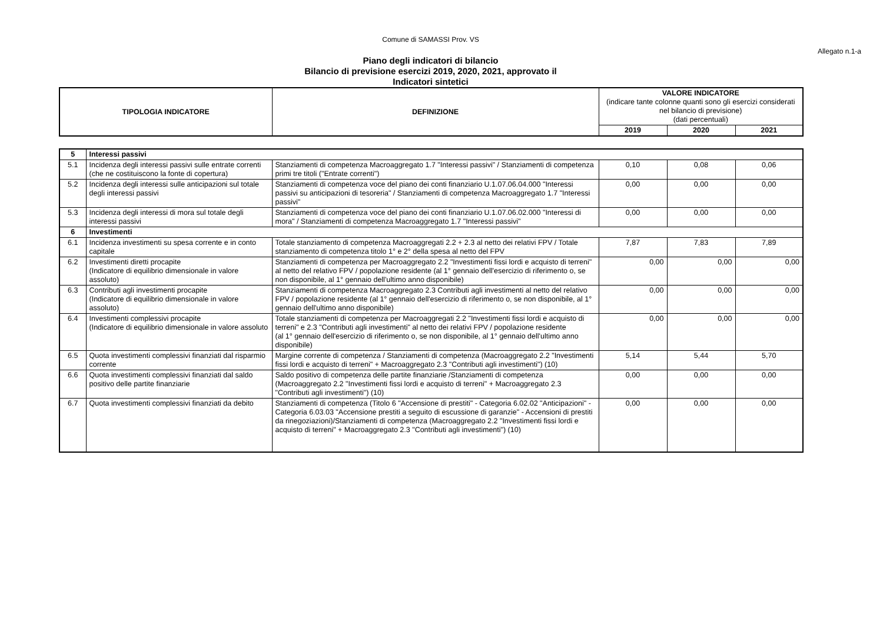Comune di SAMASSI Prov. VS
Allegato n.1-a
Piano degli indicatori di bilancio
Bilancio di previsione esercizi 2019, 2020, 2021, approvato il
Indicatori sintetici
| TIPOLOGIA INDICATORE | DEFINIZIONE | VALORE INDICATORE (indicare tante colonne quanti sono gli esercizi considerati nel bilancio di previsione) (dati percentuali) | | |
| --- | --- | --- | --- | --- |
| | | 2019 | 2020 | 2021 |
| 5 | Interessi passivi | | | | |
| 5.1 | Incidenza degli interessi passivi sulle entrate correnti (che ne costituiscono la fonte di copertura) | Stanziamenti di competenza Macroaggregato 1.7 "Interessi passivi" / Stanziamenti di competenza primi tre titoli ("Entrate correnti") | 0,10 | 0,08 | 0,06 |
| 5.2 | Incidenza degli interessi sulle anticipazioni sul totale degli interessi passivi | Stanziamenti di competenza voce del piano dei conti finanziario U.1.07.06.04.000 "Interessi passivi su anticipazioni di tesoreria" / Stanziamenti di competenza Macroaggregato 1.7 "Interessi passivi" | 0,00 | 0,00 | 0,00 |
| 5.3 | Incidenza degli interessi di mora sul totale degli interessi passivi | Stanziamenti di competenza voce del piano dei conti finanziario U.1.07.06.02.000 "Interessi di mora" / Stanziamenti di competenza Macroaggregato 1.7 "Interessi passivi" | 0,00 | 0,00 | 0,00 |
| 6 | Investimenti | | | | |
| 6.1 | Incidenza investimenti su spesa corrente e in conto capitale | Totale stanziamento di competenza Macroaggregati 2.2 + 2.3 al netto dei relativi FPV / Totale stanziamento di competenza titolo 1° e 2° della spesa al netto del FPV | 7,87 | 7,83 | 7,89 |
| 6.2 | Investimenti diretti procapite (Indicatore di equilibrio dimensionale in valore assoluto) | Stanziamenti di competenza per Macroaggregato 2.2 "Investimenti fissi lordi e acquisto di terreni" al netto del relativo FPV / popolazione residente (al 1° gennaio dell'esercizio di riferimento o, se non disponibile, al 1° gennaio dell'ultimo anno disponibile) | 0,00 | 0,00 | 0,00 |
| 6.3 | Contributi agli investimenti procapite (Indicatore di equilibrio dimensionale in valore assoluto) | Stanziamenti di competenza Macroaggregato 2.3 Contributi agli investimenti al netto del relativo FPV / popolazione residente (al 1° gennaio dell'esercizio di riferimento o, se non disponibile, al 1° gennaio dell'ultimo anno disponibile) | 0,00 | 0,00 | 0,00 |
| 6.4 | Investimenti complessivi procapite (Indicatore di equilibrio dimensionale in valore assoluto | Totale stanziamenti di competenza per Macroaggregati 2.2 "Investimenti fissi lordi e acquisto di terreni" e 2.3 "Contributi agli investimenti" al netto dei relativi FPV / popolazione residente (al 1° gennaio dell'esercizio di riferimento o, se non disponibile, al 1° gennaio dell'ultimo anno disponibile) | 0,00 | 0,00 | 0,00 |
| 6.5 | Quota investimenti complessivi finanziati dal risparmio corrente | Margine corrente di competenza / Stanziamenti di competenza (Macroaggregato 2.2 "Investimenti fissi lordi e acquisto di terreni" + Macroaggregato 2.3 "Contributi agli investimenti") (10) | 5,14 | 5,44 | 5,70 |
| 6.6 | Quota investimenti complessivi finanziati dal saldo positivo delle partite finanziarie | Saldo positivo di competenza delle partite finanziarie /Stanziamenti di competenza (Macroaggregato 2.2 "Investimenti fissi lordi e acquisto di terreni" + Macroaggregato 2.3 "Contributi agli investimenti") (10) | 0,00 | 0,00 | 0,00 |
| 6.7 | Quota investimenti complessivi finanziati da debito | Stanziamenti di competenza (Titolo 6 "Accensione di prestiti" - Categoria 6.02.02 "Anticipazioni" - Categoria 6.03.03 "Accensione prestiti a seguito di escussione di garanzie" - Accensioni di prestiti da rinegoziazioni)/Stanziamenti di competenza (Macroaggregato 2.2 "Investimenti fissi lordi e acquisto di terreni" + Macroaggregato 2.3 "Contributi agli investimenti") (10) | 0,00 | 0,00 | 0,00 |